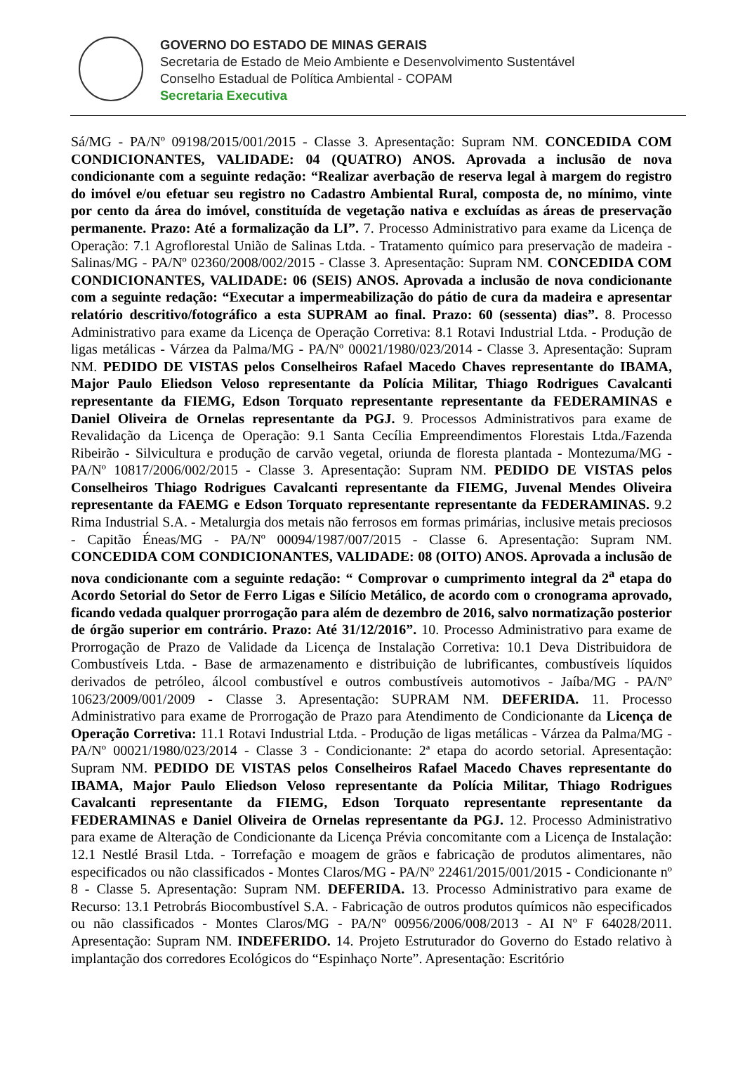GOVERNO DO ESTADO DE MINAS GERAIS
Secretaria de Estado de Meio Ambiente e Desenvolvimento Sustentável
Conselho Estadual de Política Ambiental - COPAM
Secretaria Executiva
Sá/MG - PA/Nº 09198/2015/001/2015 - Classe 3. Apresentação: Supram NM. CONCEDIDA COM CONDICIONANTES, VALIDADE: 04 (QUATRO) ANOS. Aprovada a inclusão de nova condicionante com a seguinte redação: “Realizar averbação de reserva legal à margem do registro do imóvel e/ou efetuar seu registro no Cadastro Ambiental Rural, composta de, no mínimo, vinte por cento da área do imóvel, constituída de vegetação nativa e excluídas as áreas de preservação permanente. Prazo: Até a formalização da LI”. 7. Processo Administrativo para exame da Licença de Operação: 7.1 Agroflorestal União de Salinas Ltda. - Tratamento químico para preservação de madeira - Salinas/MG - PA/Nº 02360/2008/002/2015 - Classe 3. Apresentação: Supram NM. CONCEDIDA COM CONDICIONANTES, VALIDADE: 06 (SEIS) ANOS. Aprovada a inclusão de nova condicionante com a seguinte redação: “Executar a impermeabilização do pátio de cura da madeira e apresentar relatório descritivo/fotográfico a esta SUPRAM ao final. Prazo: 60 (sessenta) dias”. 8. Processo Administrativo para exame da Licença de Operação Corretiva: 8.1 Rotavi Industrial Ltda. - Produção de ligas metálicas - Várzea da Palma/MG - PA/Nº 00021/1980/023/2014 - Classe 3. Apresentação: Supram NM. PEDIDO DE VISTAS pelos Conselheiros Rafael Macedo Chaves representante do IBAMA, Major Paulo Eliedson Veloso representante da Polícia Militar, Thiago Rodrigues Cavalcanti representante da FIEMG, Edson Torquato representante representante da FEDERAMINAS e Daniel Oliveira de Ornelas representante da PGJ. 9. Processos Administrativos para exame de Revalidação da Licença de Operação: 9.1 Santa Cecília Empreendimentos Florestais Ltda./Fazenda Ribeirão - Silvicultura e produção de carvão vegetal, oriunda de floresta plantada - Montezuma/MG - PA/Nº 10817/2006/002/2015 - Classe 3. Apresentação: Supram NM. PEDIDO DE VISTAS pelos Conselheiros Thiago Rodrigues Cavalcanti representante da FIEMG, Juvenal Mendes Oliveira representante da FAEMG e Edson Torquato representante representante da FEDERAMINAS. 9.2 Rima Industrial S.A. - Metalurgia dos metais não ferrosos em formas primárias, inclusive metais preciosos - Capitão Éneas/MG - PA/Nº 00094/1987/007/2015 - Classe 6. Apresentação: Supram NM. CONCEDIDA COM CONDICIONANTES, VALIDADE: 08 (OITO) ANOS. Aprovada a inclusão de nova condicionante com a seguinte redação: “ Comprovar o cumprimento integral da 2<sup>a</sup> etapa do Acordo Setorial do Setor de Ferro Ligas e Silício Metálico, de acordo com o cronograma aprovado, ficando vedada qualquer prorrogação para além de dezembro de 2016, salvo normatização posterior de órgão superior em contrário. Prazo: Até 31/12/2016”. 10. Processo Administrativo para exame de Prorrogação de Prazo de Validade da Licença de Instalação Corretiva: 10.1 Deva Distribuidora de Combustíveis Ltda. - Base de armazenamento e distribuição de lubrificantes, combustíveis líquidos derivados de petróleo, álcool combustível e outros combustíveis automotivos - Jaíba/MG - PA/Nº 10623/2009/001/2009 - Classe 3. Apresentação: SUPRAM NM. DEFERIDA. 11. Processo Administrativo para exame de Prorrogação de Prazo para Atendimento de Condicionante da Licença de Operação Corretiva: 11.1 Rotavi Industrial Ltda. - Produção de ligas metálicas - Várzea da Palma/MG - PA/Nº 00021/1980/023/2014 - Classe 3 - Condicionante: 2ª etapa do acordo setorial. Apresentação: Supram NM. PEDIDO DE VISTAS pelos Conselheiros Rafael Macedo Chaves representante do IBAMA, Major Paulo Eliedson Veloso representante da Polícia Militar, Thiago Rodrigues Cavalcanti representante da FIEMG, Edson Torquato representante representante da FEDERAMINAS e Daniel Oliveira de Ornelas representante da PGJ. 12. Processo Administrativo para exame de Alteração de Condicionante da Licença Prévia concomitante com a Licença de Instalação: 12.1 Nestlé Brasil Ltda. - Torrefação e moagem de grãos e fabricação de produtos alimentares, não especificados ou não classificados - Montes Claros/MG - PA/Nº 22461/2015/001/2015 - Condicionante nº 8 - Classe 5. Apresentação: Supram NM. DEFERIDA. 13. Processo Administrativo para exame de Recurso: 13.1 Petrobrás Biocombustível S.A. - Fabricação de outros produtos químicos não especificados ou não classificados - Montes Claros/MG - PA/Nº 00956/2006/008/2013 - AI Nº F 64028/2011. Apresentação: Supram NM. INDEFERIDO. 14. Projeto Estruturador do Governo do Estado relativo à implantação dos corredores Ecológicos do “Espinhaço Norte”. Apresentação: Escritório